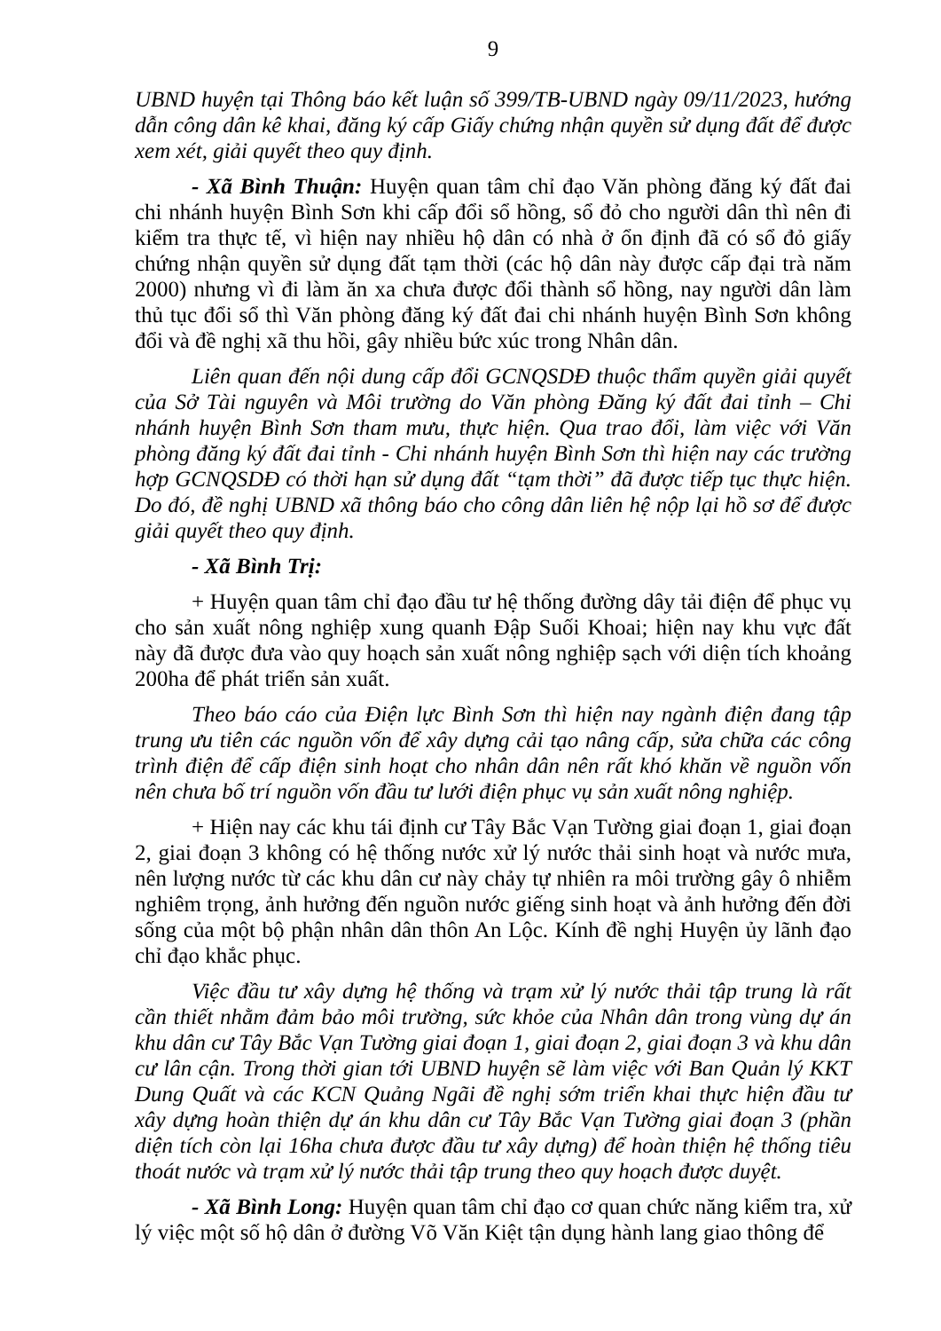9
UBND huyện tại Thông báo kết luận số 399/TB-UBND ngày 09/11/2023, hướng dẫn công dân kê khai, đăng ký cấp Giấy chứng nhận quyền sử dụng đất để được xem xét, giải quyết theo quy định.
- Xã Bình Thuận: Huyện quan tâm chỉ đạo Văn phòng đăng ký đất đai chi nhánh huyện Bình Sơn khi cấp đổi sổ hồng, sổ đỏ cho người dân thì nên đi kiểm tra thực tế, vì hiện nay nhiều hộ dân có nhà ở ổn định đã có sổ đỏ giấy chứng nhận quyền sử dụng đất tạm thời (các hộ dân này được cấp đại trà năm 2000) nhưng vì đi làm ăn xa chưa được đổi thành sổ hồng, nay người dân làm thủ tục đổi sổ thì Văn phòng đăng ký đất đai chi nhánh huyện Bình Sơn không đổi và đề nghị xã thu hồi, gây nhiều bức xúc trong Nhân dân.
Liên quan đến nội dung cấp đổi GCNQSDĐ thuộc thẩm quyền giải quyết của Sở Tài nguyên và Môi trường do Văn phòng Đăng ký đất đai tỉnh – Chi nhánh huyện Bình Sơn tham mưu, thực hiện. Qua trao đổi, làm việc với Văn phòng đăng ký đất đai tỉnh - Chi nhánh huyện Bình Sơn thì hiện nay các trường hợp GCNQSDĐ có thời hạn sử dụng đất “tạm thời” đã được tiếp tục thực hiện. Do đó, đề nghị UBND xã thông báo cho công dân liên hệ nộp lại hồ sơ để được giải quyết theo quy định.
- Xã Bình Trị:
+ Huyện quan tâm chỉ đạo đầu tư hệ thống đường dây tải điện để phục vụ cho sản xuất nông nghiệp xung quanh Đập Suối Khoai; hiện nay khu vực đất này đã được đưa vào quy hoạch sản xuất nông nghiệp sạch với diện tích khoảng 200ha để phát triển sản xuất.
Theo báo cáo của Điện lực Bình Sơn thì hiện nay ngành điện đang tập trung ưu tiên các nguồn vốn để xây dựng cải tạo nâng cấp, sửa chữa các công trình điện để cấp điện sinh hoạt cho nhân dân nên rất khó khăn về nguồn vốn nên chưa bố trí nguồn vốn đầu tư lưới điện phục vụ sản xuất nông nghiệp.
+ Hiện nay các khu tái định cư Tây Bắc Vạn Tường giai đoạn 1, giai đoạn 2, giai đoạn 3 không có hệ thống nước xử lý nước thải sinh hoạt và nước mưa, nên lượng nước từ các khu dân cư này chảy tự nhiên ra môi trường gây ô nhiễm nghiêm trọng, ảnh hưởng đến nguồn nước giếng sinh hoạt và ảnh hưởng đến đời sống của một bộ phận nhân dân thôn An Lộc. Kính đề nghị Huyện ủy lãnh đạo chỉ đạo khắc phục.
Việc đầu tư xây dựng hệ thống và trạm xử lý nước thải tập trung là rất cần thiết nhằm đảm bảo môi trường, sức khỏe của Nhân dân trong vùng dự án khu dân cư Tây Bắc Vạn Tường giai đoạn 1, giai đoạn 2, giai đoạn 3 và khu dân cư lân cận. Trong thời gian tới UBND huyện sẽ làm việc với Ban Quản lý KKT Dung Quất và các KCN Quảng Ngãi đề nghị sớm triển khai thực hiện đầu tư xây dựng hoàn thiện dự án khu dân cư Tây Bắc Vạn Tường giai đoạn 3 (phần diện tích còn lại 16ha chưa được đầu tư xây dựng) để hoàn thiện hệ thống tiêu thoát nước và trạm xử lý nước thải tập trung theo quy hoạch được duyệt.
- Xã Bình Long: Huyện quan tâm chỉ đạo cơ quan chức năng kiểm tra, xử lý việc một số hộ dân ở đường Võ Văn Kiệt tận dụng hành lang giao thông để